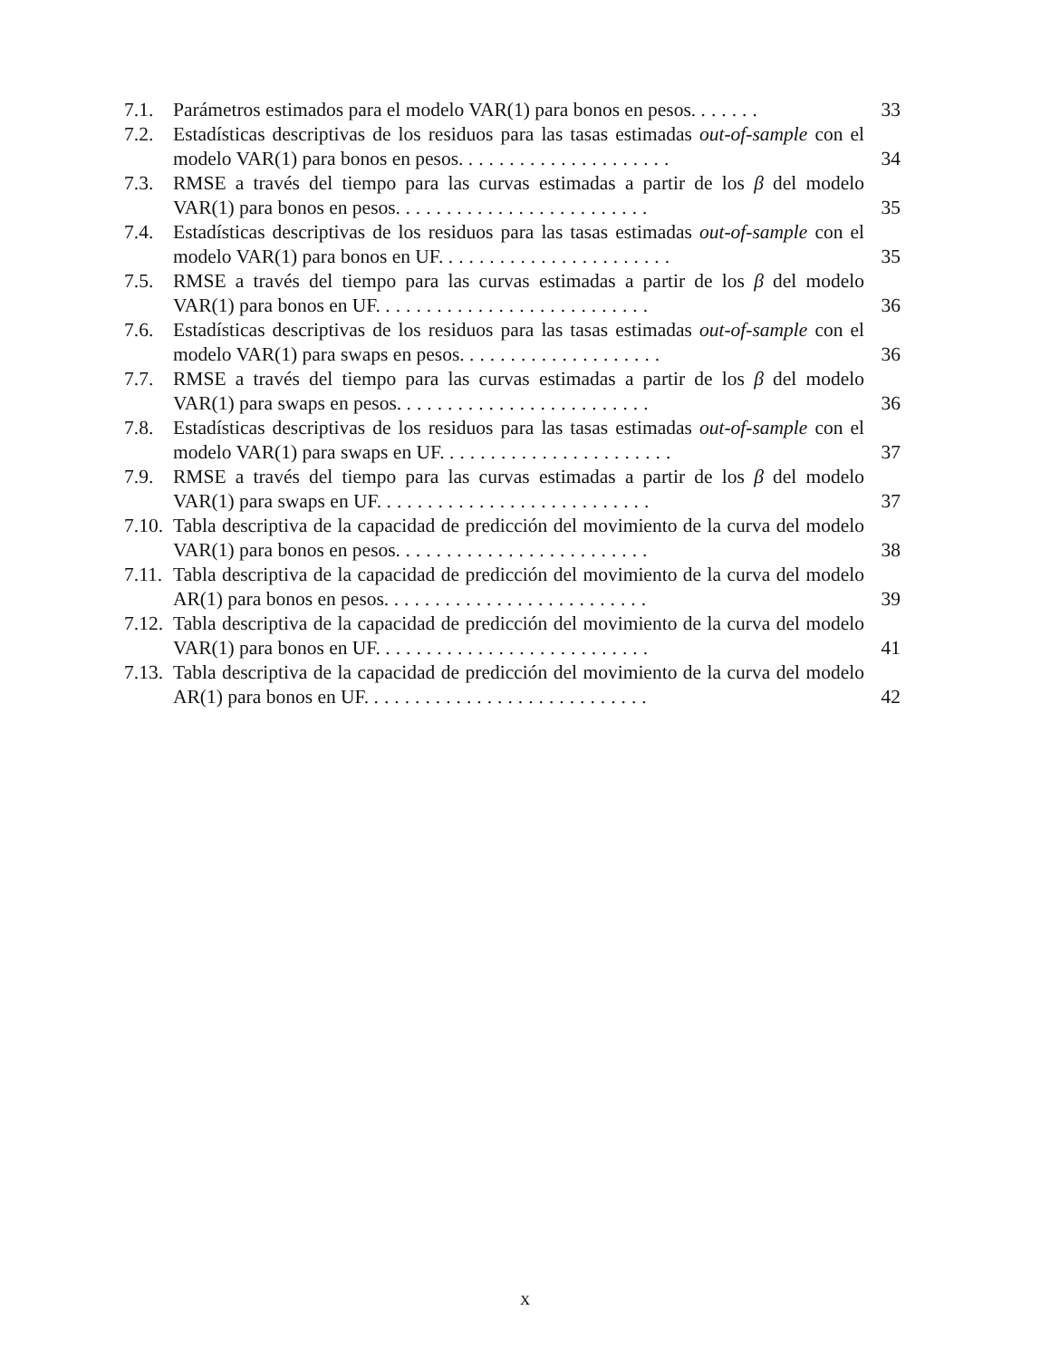7.1. Parámetros estimados para el modelo VAR(1) para bonos en pesos. ......
33
7.2. Estadísticas descriptivas de los residuos para las tasas estimadas out-of-sample con el modelo VAR(1) para bonos en pesos. ....................
34
7.3. RMSE a través del tiempo para las curvas estimadas a partir de los β del modelo VAR(1) para bonos en pesos. ........................
35
7.4. Estadísticas descriptivas de los residuos para las tasas estimadas out-of-sample con el modelo VAR(1) para bonos en UF. ......................
35
7.5. RMSE a través del tiempo para las curvas estimadas a partir de los β del modelo VAR(1) para bonos en UF. ..........................
36
7.6. Estadísticas descriptivas de los residuos para las tasas estimadas out-of-sample con el modelo VAR(1) para swaps en pesos. ...................
36
7.7. RMSE a través del tiempo para las curvas estimadas a partir de los β del modelo VAR(1) para swaps en pesos. ........................
36
7.8. Estadísticas descriptivas de los residuos para las tasas estimadas out-of-sample con el modelo VAR(1) para swaps en UF. ......................
37
7.9. RMSE a través del tiempo para las curvas estimadas a partir de los β del modelo VAR(1) para swaps en UF. ..........................
37
7.10.
Tabla descriptiva de la capacidad de predicción del movimiento de la curva del modelo VAR(1) para bonos en pesos. ........................
38
7.11.
Tabla descriptiva de la capacidad de predicción del movimiento de la curva del modelo AR(1) para bonos en pesos. .........................
39
7.12.
Tabla descriptiva de la capacidad de predicción del movimiento de la curva del modelo VAR(1) para bonos en UF. ..........................
41
7.13.
Tabla descriptiva de la capacidad de predicción del movimiento de la curva del modelo AR(1) para bonos en UF. ...........................
42
x